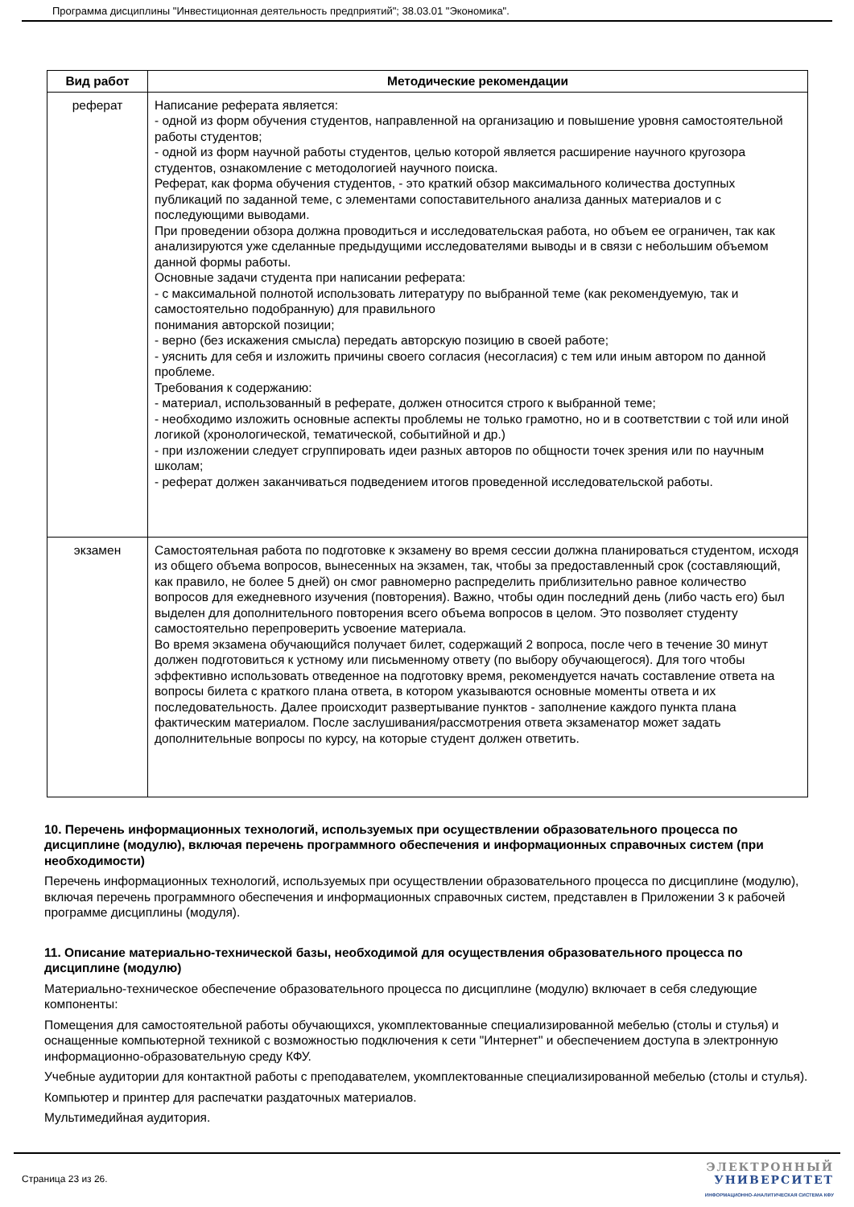Программа дисциплины "Инвестиционная деятельность предприятий"; 38.03.01 "Экономика".
| Вид работ | Методические рекомендации |
| --- | --- |
| реферат | Написание реферата является: - одной из форм обучения студентов, направленной на организацию и повышение уровня самостоятельной работы студентов; - одной из форм научной работы студентов, целью которой является расширение научного кругозора студентов, ознакомление с методологией научного поиска. Реферат, как форма обучения студентов, - это краткий обзор максимального количества доступных публикаций по заданной теме, с элементами сопоставительного анализа данных материалов и с последующими выводами. При проведении обзора должна проводиться и исследовательская работа, но объем ее ограничен, так как анализируются уже сделанные предыдущими исследователями выводы и в связи с небольшим объемом данной формы работы. Основные задачи студента при написании реферата: - с максимальной полнотой использовать литературу по выбранной теме (как рекомендуемую, так и самостоятельно подобранную) для правильного понимания авторской позиции; - верно (без искажения смысла) передать авторскую позицию в своей работе; - уяснить для себя и изложить причины своего согласия (несогласия) с тем или иным автором по данной проблеме. Требования к содержанию: - материал, использованный в реферате, должен относится строго к выбранной теме; - необходимо изложить основные аспекты проблемы не только грамотно, но и в соответствии с той или иной логикой (хронологической, тематической, событийной и др.) - при изложении следует сгруппировать идеи разных авторов по общности точек зрения или по научным школам; - реферат должен заканчиваться подведением итогов проведенной исследовательской работы. |
| экзамен | Самостоятельная работа по подготовке к экзамену во время сессии должна планироваться студентом, исходя из общего объема вопросов, вынесенных на экзамен, так, чтобы за предоставленный срок (составляющий, как правило, не более 5 дней) он смог равномерно распределить приблизительно равное количество вопросов для ежедневного изучения (повторения). Важно, чтобы один последний день (либо часть его) был выделен для дополнительного повторения всего объема вопросов в целом. Это позволяет студенту самостоятельно перепроверить усвоение материала. Во время экзамена обучающийся получает билет, содержащий 2 вопроса, после чего в течение 30 минут должен подготовиться к устному или письменному ответу (по выбору обучающегося). Для того чтобы эффективно использовать отведенное на подготовку время, рекомендуется начать составление ответа на вопросы билета с краткого плана ответа, в котором указываются основные моменты ответа и их последовательность. Далее происходит развертывание пунктов - заполнение каждого пункта плана фактическим материалом. После заслушивания/рассмотрения ответа экзаменатор может задать дополнительные вопросы по курсу, на которые студент должен ответить. |
10. Перечень информационных технологий, используемых при осуществлении образовательного процесса по дисциплине (модулю), включая перечень программного обеспечения и информационных справочных систем (при необходимости)
Перечень информационных технологий, используемых при осуществлении образовательного процесса по дисциплине (модулю), включая перечень программного обеспечения и информационных справочных систем, представлен в Приложении 3 к рабочей программе дисциплины (модуля).
11. Описание материально-технической базы, необходимой для осуществления образовательного процесса по дисциплине (модулю)
Материально-техническое обеспечение образовательного процесса по дисциплине (модулю) включает в себя следующие компоненты:
Помещения для самостоятельной работы обучающихся, укомплектованные специализированной мебелью (столы и стулья) и оснащенные компьютерной техникой с возможностью подключения к сети "Интернет" и обеспечением доступа в электронную информационно-образовательную среду КФУ.
Учебные аудитории для контактной работы с преподавателем, укомплектованные специализированной мебелью (столы и стулья).
Компьютер и принтер для распечатки раздаточных материалов.
Мультимедийная аудитория.
Страница 23 из 26.
ЭЛЕКТРОННЫЙ
УНИВЕРСИТЕТ
ИНФОРМАЦИОННО-АНАЛИТИЧЕСКАЯ СИСТЕМА КФУ